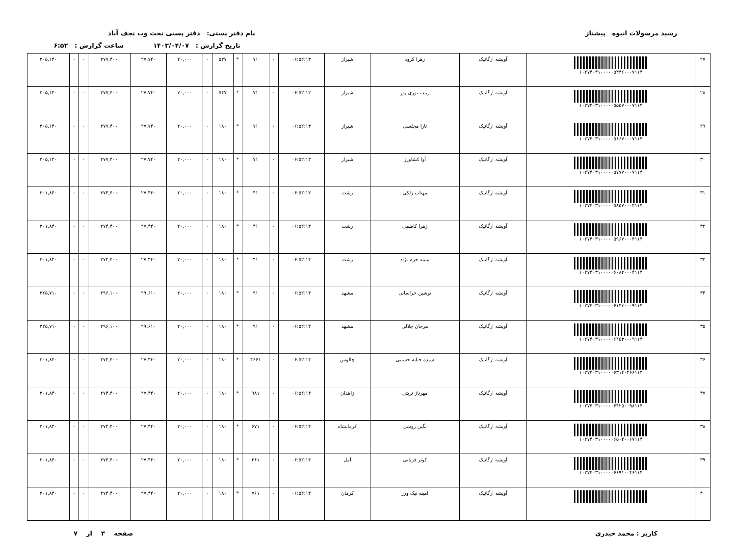رسید مرسولات انبوه پیشتاز نام دفتر پستی: دفتر پستی تحت وب نجف آباد
تاریخ گزارش : ۱۴۰۳/۰۴/۰۷ ساعت گزارش : ۶:۵۲
| ۲۷ | ۱۰۲۷۴۰۳۱۰۰۰۰۰۵۴۴۶۰۰۰۷۱۱۴ | آویشه ارگانیک | زهرا کرود | شیراز | ۰۶:۵۲:۱۳ | ۰ | ۷۱ | * | ۵۴۷ | ۰ | ۲۰,۰۰۰ | ۲۷,۷۴۰ | ۲۷۷,۴۰۰ | ۰ | ۰ | ۳۰۵,۱۴۰ |
| ۲۸ | ۱۰۲۷۴۰۳۱۰۰۰۰۰۵۵۵۷۰۰۰۷۱۱۴ | آویشه ارگانیک | زینب نوری پور | شیراز | ۰۶:۵۲:۱۳ | ۰ | ۷۱ | * | ۵۴۷ | ۰ | ۲۰,۰۰۰ | ۲۷,۷۴۰ | ۲۷۷,۴۰۰ | ۰ | ۰ | ۳۰۵,۱۴۰ |
| ۲۹ | ۱۰۲۷۴۰۳۱۰۰۰۰۰۵۶۶۷۰۰۰۷۱۱۴ | آویشه ارگانیک | تارا مجلسی | شیراز | ۰۶:۵۲:۱۳ | ۰ | ۷۱ | * | ۱۸۰ | ۰ | ۲۰,۰۰۰ | ۲۷,۷۴۰ | ۲۷۷,۴۰۰ | ۰ | ۰ | ۳۰۵,۱۴۰ |
| ۳۰ | ۱۰۲۷۴۰۳۱۰۰۰۰۰۵۷۷۷۰۰۰۷۱۱۴ | آویشه ارگانیک | آوا کشاورز | شیراز | ۰۶:۵۲:۱۳ | ۰ | ۷۱ | * | ۱۸۰ | ۰ | ۲۰,۰۰۰ | ۲۷,۷۴۰ | ۲۷۷,۴۰۰ | ۰ | ۰ | ۳۰۵,۱۴۰ |
| ۳۱ | ۱۰۲۷۴۰۳۱۰۰۰۰۰۵۸۵۷۰۰۰۴۱۱۴ | آویشه ارگانیک | مهتاب زلکی | رشت | ۰۶:۵۲:۱۳ | ۰ | ۴۱ | * | ۱۸۰ | ۰ | ۲۰,۰۰۰ | ۲۷,۴۴۰ | ۲۷۴,۴۰۰ | ۰ | ۰ | ۳۰۱,۸۴۰ |
| ۳۲ | ۱۰۲۷۴۰۳۱۰۰۰۰۰۵۹۶۷۰۰۰۴۱۱۴ | آویشه ارگانیک | زهرا کاظمی | رشت | ۰۶:۵۲:۱۴ | ۰ | ۴۱ | * | ۱۸۰ | ۰ | ۲۰,۰۰۰ | ۲۷,۴۴۰ | ۲۷۴,۴۰۰ | ۰ | ۰ | ۳۰۱,۸۴۰ |
| ۳۳ | ۱۰۲۷۴۰۳۱۰۰۰۰۰۶۰۸۲۰۰۰۴۱۱۴ | آویشه ارگانیک | متینه خرم نژاد | رشت | ۰۶:۵۲:۱۴ | ۰ | ۴۱ | * | ۱۸۰ | ۰ | ۲۰,۰۰۰ | ۲۷,۴۴۰ | ۲۷۴,۴۰۰ | ۰ | ۰ | ۳۰۱,۸۴۰ |
| ۳۴ | ۱۰۲۷۴۰۳۱۰۰۰۰۰۶۱۴۳۰۰۰۹۱۱۴ | آویشه ارگانیک | نوشین خراسانی | مشهد | ۰۶:۵۲:۱۴ | ۰ | ۹۱ | * | ۱۸۰ | ۰ | ۲۰,۰۰۰ | ۲۹,۶۱۰ | ۲۹۶,۱۰۰ | ۰ | ۰ | ۳۲۵,۷۱۰ |
| ۳۵ | ۱۰۲۷۴۰۳۱۰۰۰۰۰۶۲۵۳۰۰۰۹۱۱۴ | آویشه ارگانیک | مرجان جلالی | مشهد | ۰۶:۵۲:۱۴ | ۰ | ۹۱ | * | ۱۸۰ | ۰ | ۲۰,۰۰۰ | ۲۹,۶۱۰ | ۲۹۶,۱۰۰ | ۰ | ۰ | ۳۲۵,۷۱۰ |
| ۳۶ | ۱۰۲۷۴۰۳۱۰۰۰۰۰۶۳۱۴۰۴۶۶۱۱۴ | آویشه ارگانیک | سیده حنانه حسینی | چالوس | ۰۶:۵۲:۱۴ | ۰ | ۴۶۶۱ | * | ۱۸۰ | ۰ | ۲۰,۰۰۰ | ۲۷,۴۴۰ | ۲۷۴,۴۰۰ | ۰ | ۰ | ۳۰۱,۸۴۰ |
| ۳۷ | ۱۰۲۷۴۰۳۱۰۰۰۰۰۶۴۲۵۰۰۹۸۱۱۴ | آویشه ارگانیک | مهرناز تربتی | زاهدان | ۰۶:۵۲:۱۴ | ۰ | ۹۸۱ | * | ۱۸۰ | ۰ | ۲۰,۰۰۰ | ۲۷,۴۴۰ | ۲۷۴,۴۰۰ | ۰ | ۰ | ۳۰۱,۸۴۰ |
| ۳۸ | ۱۰۲۷۴۰۳۱۰۰۰۰۰۶۵۰۴۰۰۶۷۱۱۴ | آویشه ارگانیک | نگین روشن | کرمانشاه | ۰۶:۵۲:۱۴ | ۰ | ۶۷۱ | * | ۱۸۰ | ۰ | ۲۰,۰۰۰ | ۲۷,۴۴۰ | ۲۷۴,۴۰۰ | ۰ | ۰ | ۳۰۱,۸۴۰ |
| ۳۹ | ۱۰۲۷۴۰۳۱۰۰۰۰۰۶۶۹۱۰۰۴۶۱۱۴ | آویشه ارگانیک | کوثر قربانی | آمل | ۰۶:۵۲:۱۴ | ۰ | ۴۶۱ | * | ۱۸۰ | ۰ | ۲۰,۰۰۰ | ۲۷,۴۴۰ | ۲۷۴,۴۰۰ | ۰ | ۰ | ۳۰۱,۸۴۰ |
| ۴۰ | | آویشه ارگانیک | امینه نیک ورز | کرمان | ۰۶:۵۲:۱۴ | ۰ | ۷۶۱ | * | ۱۸۰ | ۰ | ۲۰,۰۰۰ | ۲۷,۴۴۰ | ۲۷۴,۴۰۰ | ۰ | ۰ | ۳۰۱,۸۴۰ |
کاربر : محمد حیدری صفحه ۳ از ۷